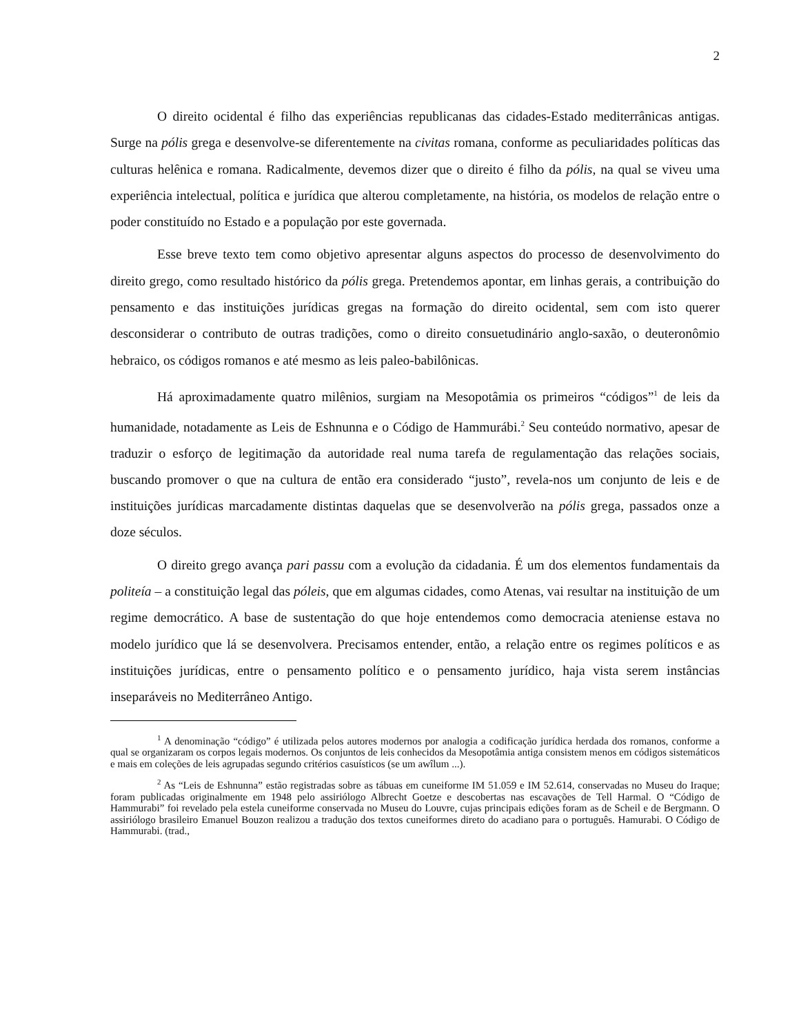2
O direito ocidental é filho das experiências republicanas das cidades-Estado mediterrânicas antigas. Surge na pólis grega e desenvolve-se diferentemente na civitas romana, conforme as peculiaridades políticas das culturas helênica e romana. Radicalmente, devemos dizer que o direito é filho da pólis, na qual se viveu uma experiência intelectual, política e jurídica que alterou completamente, na história, os modelos de relação entre o poder constituído no Estado e a população por este governada.
Esse breve texto tem como objetivo apresentar alguns aspectos do processo de desenvolvimento do direito grego, como resultado histórico da pólis grega. Pretendemos apontar, em linhas gerais, a contribuição do pensamento e das instituições jurídicas gregas na formação do direito ocidental, sem com isto querer desconsiderar o contributo de outras tradições, como o direito consuetudinário anglo-saxão, o deuteronômio hebraico, os códigos romanos e até mesmo as leis paleo-babilônicas.
Há aproximadamente quatro milênios, surgiam na Mesopotâmia os primeiros “códigos”<sup>1</sup> de leis da humanidade, notadamente as Leis de Eshnunna e o Código de Hammurábi.<sup>2</sup> Seu conteúdo normativo, apesar de traduzir o esforço de legitimação da autoridade real numa tarefa de regulamentação das relações sociais, buscando promover o que na cultura de então era considerado “justo”, revela-nos um conjunto de leis e de instituições jurídicas marcadamente distintas daquelas que se desenvolverão na pólis grega, passados onze a doze séculos.
O direito grego avança pari passu com a evolução da cidadania. É um dos elementos fundamentais da politeía – a constituição legal das póleis, que em algumas cidades, como Atenas, vai resultar na instituição de um regime democrático. A base de sustentação do que hoje entendemos como democracia ateniense estava no modelo jurídico que lá se desenvolvera. Precisamos entender, então, a relação entre os regimes políticos e as instituições jurídicas, entre o pensamento político e o pensamento jurídico, haja vista serem instâncias inseparáveis no Mediterrâneo Antigo.
<sup>1</sup> A denominação “código” é utilizada pelos autores modernos por analogia a codificação jurídica herdada dos romanos, conforme a qual se organizaram os corpos legais modernos. Os conjuntos de leis conhecidos da Mesopotâmia antiga consistem menos em códigos sistemáticos e mais em coleções de leis agrupadas segundo critérios casuísticos (se um awîlum ...).
<sup>2</sup> As “Leis de Eshnunna” estão registradas sobre as tábuas em cuneiforme IM 51.059 e IM 52.614, conservadas no Museu do Iraque; foram publicadas originalmente em 1948 pelo assiriólogo Albrecht Goetze e descobertas nas escavações de Tell Harmal. O “Código de Hammurabi” foi revelado pela estela cuneiforme conservada no Museu do Louvre, cujas principais edições foram as de Scheil e de Bergmann. O assiriólogo brasileiro Emanuel Bouzon realizou a tradução dos textos cuneiformes direto do acadiano para o português. Hamurabi. O Código de Hammurabi. (trad.,